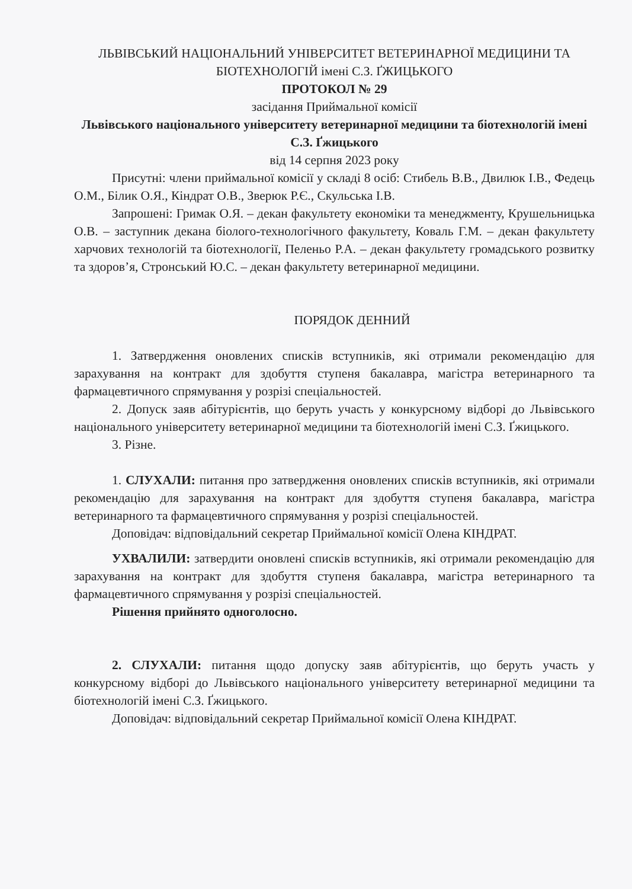ЛЬВІВСЬКИЙ НАЦІОНАЛЬНИЙ УНІВЕРСИТЕТ ВЕТЕРИНАРНОЇ МЕДИЦИНИ ТА БІОТЕХНОЛОГІЙ імені С.З. ҐЖИЦЬКОГО
ПРОТОКОЛ № 29
засідання Приймальної комісії
Львівського національного університету ветеринарної медицини та біотехнологій імені С.З. Ґжицького
від 14 серпня 2023 року
Присутні: члени приймальної комісії у складі 8 осіб: Стибель В.В., Двилюк І.В., Федець О.М., Білик О.Я., Кіндрат О.В., Зверюк Р.Є., Скульська І.В.
Запрошені: Гримак О.Я. – декан факультету економіки та менеджменту, Крушельницька О.В. – заступник декана біолого-технологічного факультету, Коваль Г.М. – декан факультету харчових технологій та біотехнології, Пеленьо Р.А. – декан факультету громадського розвитку та здоров’я, Стронський Ю.С. – декан факультету ветеринарної медицини.
ПОРЯДОК ДЕННИЙ
1. Затвердження оновлених списків вступників, які отримали рекомендацію для зарахування на контракт для здобуття ступеня бакалавра, магістра ветеринарного та фармацевтичного спрямування у розрізі спеціальностей.
2. Допуск заяв абітурієнтів, що беруть участь у конкурсному відборі до Львівського національного університету ветеринарної медицини та біотехнологій імені С.З. Ґжицького.
3. Різне.
1. СЛУХАЛИ: питання про затвердження оновлених списків вступників, які отримали рекомендацію для зарахування на контракт для здобуття ступеня бакалавра, магістра ветеринарного та фармацевтичного спрямування у розрізі спеціальностей.
Доповідач: відповідальний секретар Приймальної комісії Олена КІНДРАТ.
УХВАЛИЛИ: затвердити оновлені списків вступників, які отримали рекомендацію для зарахування на контракт для здобуття ступеня бакалавра, магістра ветеринарного та фармацевтичного спрямування у розрізі спеціальностей.
Рішення прийнято одноголосно.
2. СЛУХАЛИ: питання щодо допуску заяв абітурієнтів, що беруть участь у конкурсному відборі до Львівського національного університету ветеринарної медицини та біотехнологій імені С.З. Ґжицького.
Доповідач: відповідальний секретар Приймальної комісії Олена КІНДРАТ.